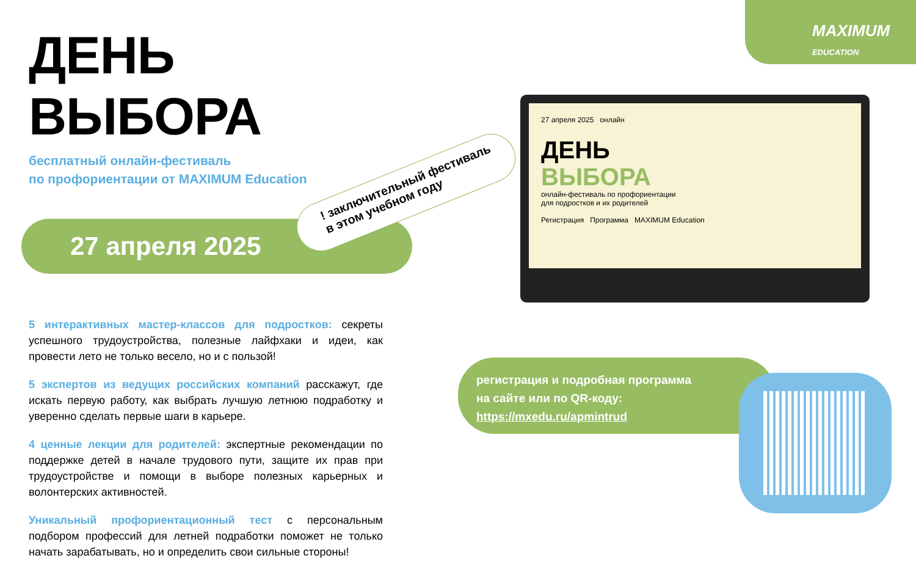MAXIMUM
EDUCATION
ДЕНЬ ВЫБОРА
бесплатный онлайн-фестиваль
по профориентации от MAXIMUM Education
27 апреля 2025
5 интерактивных мастер-классов для подростков: секреты успешного трудоустройства, полезные лайфхаки и идеи, как провести лето не только весело, но и с пользой!
5 экспертов из ведущих российских компаний расскажут, где искать первую работу, как выбрать лучшую летнюю подработку и уверенно сделать первые шаги в карьере.
4 ценные лекции для родителей: экспертные рекомендации по поддержке детей в начале трудового пути, защите их прав при трудоустройстве и помощи в выборе полезных карьерных и волонтерских активностей.
Уникальный профориентационный тест с персональным подбором профессий для летней подработки поможет не только начать зарабатывать, но и определить свои сильные стороны!
! заключительный фестиваль
в этом учебном году
27 апреля 2025 онлайн
ДЕНЬ
ВЫБОРА
онлайн-фестиваль по профориентации
для подростков и их родителей
Регистрация Программа MAXIMUM Education
регистрация и подробная программа
на сайте или по QR-коду:
https://mxedu.ru/apmintrud